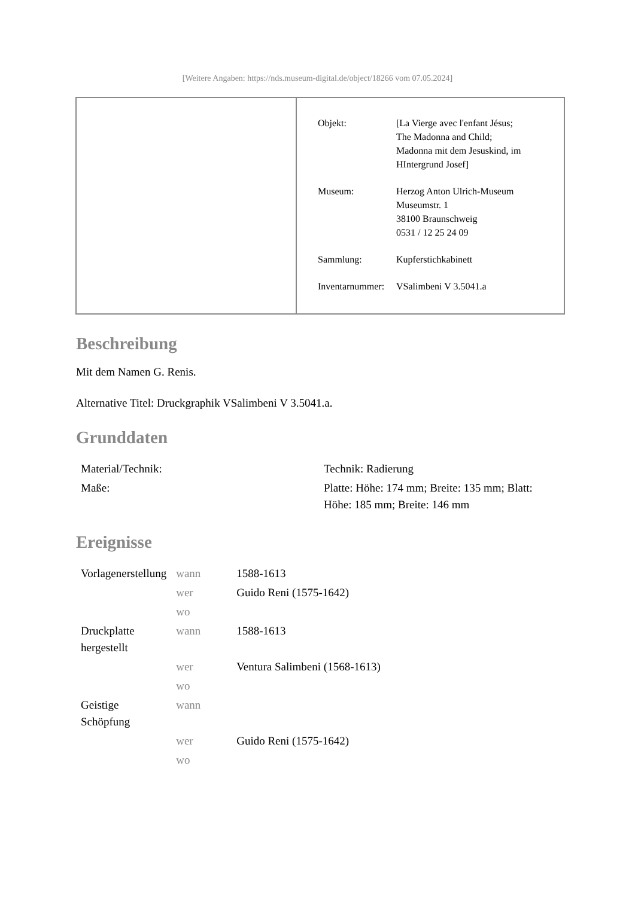[Weitere Angaben: https://nds.museum-digital.de/object/18266 vom 07.05.2024]
| Objekt: | [La Vierge avec l'enfant Jésus; The Madonna and Child; Madonna mit dem Jesuskind, im HIntergrund Josef] |
| Museum: | Herzog Anton Ulrich-Museum Museumstr. 1 38100 Braunschweig 0531 / 12 25 24 09 |
| Sammlung: | Kupferstichkabinett |
| Inventarnummer: | VSalimbeni V 3.5041.a |
Beschreibung
Mit dem Namen G. Renis.
Alternative Titel: Druckgraphik VSalimbeni V 3.5041.a.
Grunddaten
| Material/Technik: | Technik: Radierung |
| Maße: | Platte: Höhe: 174 mm; Breite: 135 mm; Blatt: Höhe: 185 mm; Breite: 146 mm |
Ereignisse
| Vorlagenerstellung | wann | 1588-1613 |
| | wer | Guido Reni (1575-1642) |
| | wo | |
| Druckplatte hergestellt | wann | 1588-1613 |
| | wer | Ventura Salimbeni (1568-1613) |
| | wo | |
| Geistige Schöpfung | wann | |
| | wer | Guido Reni (1575-1642) |
| | wo | |